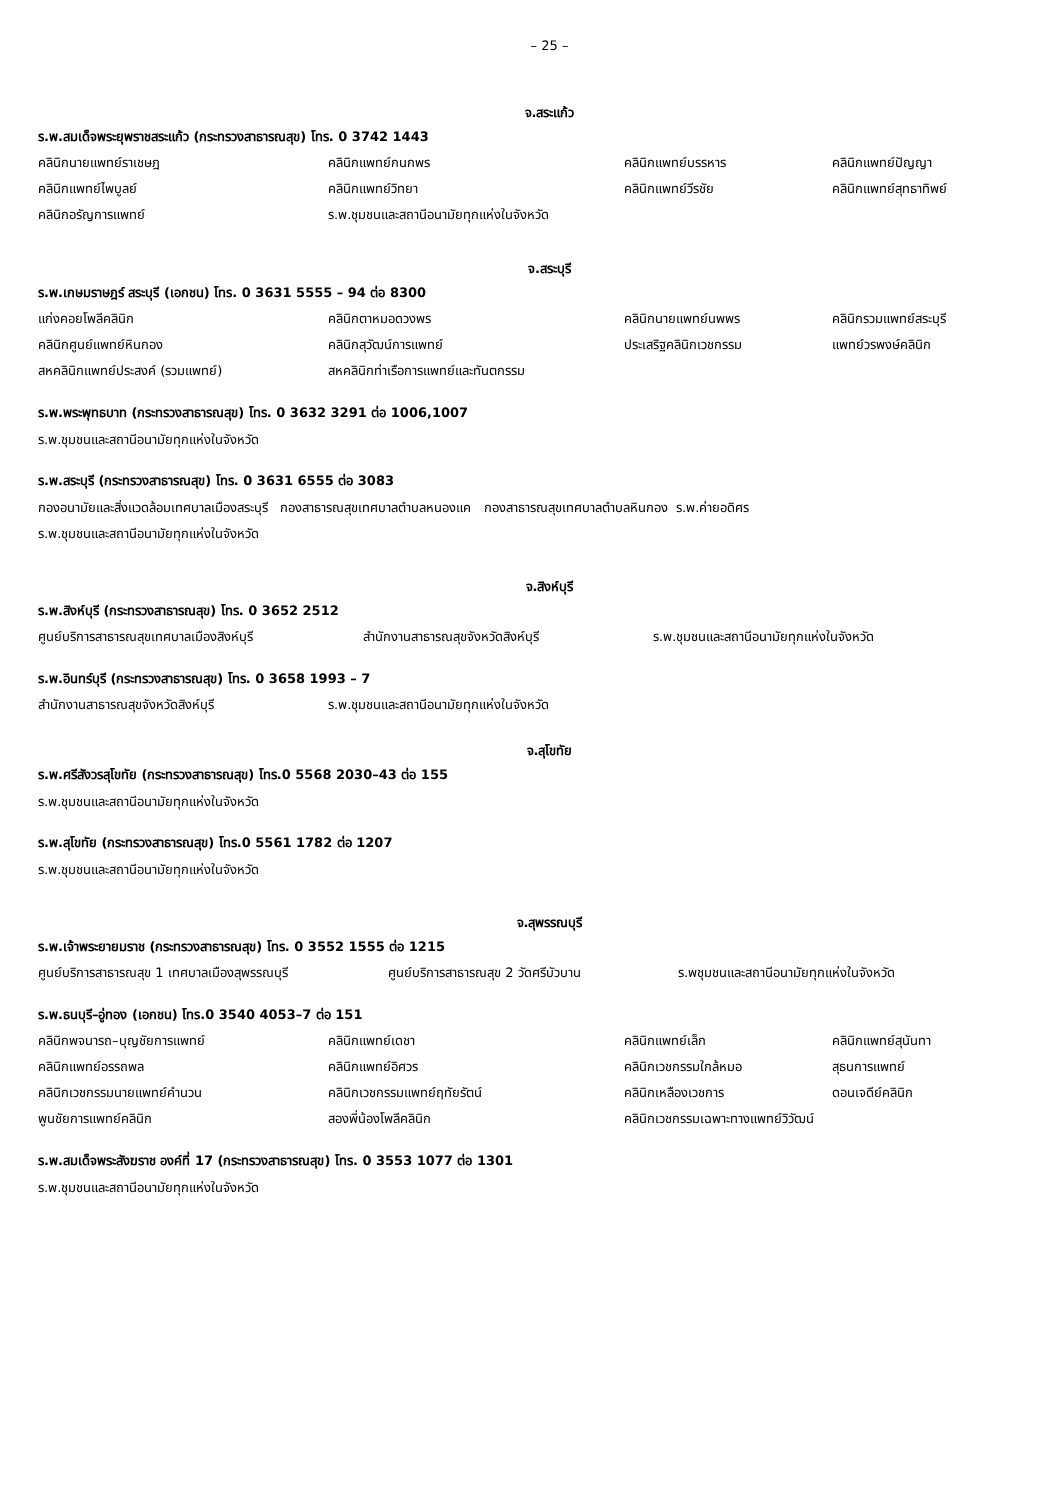– 25 –
จ.สระแก้ว
ร.พ.สมเด็จพระยุพราชสระแก้ว (กระทรวงสาธารณสุข) โทร. 0 3742 1443
| คลินิกนายแพทย์ราเชษฎ | คลินิกแพทย์กนกพร | คลินิกแพทย์บรรหาร | คลินิกแพทย์ปัญญา |
| คลินิกแพทย์ไพบูลย์ | คลินิกแพทย์วิทยา | คลินิกแพทย์วีรชัย | คลินิกแพทย์สุทธาทิพย์ |
| คลินิกอรัญการแพทย์ | ร.พ.ชุมชนและสถานีอนามัยทุกแห่งในจังหวัด | | |
จ.สระบุรี
ร.พ.เกษมราษฎร์ สระบุรี (เอกชน) โทร. 0 3631 5555 – 94 ต่อ 8300
| แก่งคอยโพลีคลินิก | คลินิกตาหมอดวงพร | คลินิกนายแพทย์นพพร | คลินิกรวมแพทย์สระบุรี |
| คลินิกศูนย์แพทย์หินกอง | คลินิกสุวัฒน์การแพทย์ | ประเสริฐคลินิกเวชกรรม | แพทย์วรพงษ์คลินิก |
| สหคลินิกแพทย์ประสงค์ (รวมแพทย์) | สหคลินิกท่าเรือการแพทย์และทันตกรรม | | |
ร.พ.พระพุทธบาท (กระทรวงสาธารณสุข) โทร. 0 3632 3291 ต่อ 1006,1007
ร.พ.ชุมชนและสถานีอนามัยทุกแห่งในจังหวัด
ร.พ.สระบุรี (กระทรวงสาธารณสุข) โทร. 0 3631 6555 ต่อ 3083
กองอนามัยและสิ่งแวดล้อมเทศบาลเมืองสระบุรี กองสาธารณสุขเทศบาลตำบลหนองแค กองสาธารณสุขเทศบาลตำบลหินกอง ร.พ.ค่ายอดิศร
ร.พ.ชุมชนและสถานีอนามัยทุกแห่งในจังหวัด
จ.สิงห์บุรี
ร.พ.สิงห์บุรี (กระทรวงสาธารณสุข) โทร. 0 3652 2512
| ศูนย์บริการสาธารณสุขเทศบาลเมืองสิงห์บุรี | สำนักงานสาธารณสุขจังหวัดสิงห์บุรี | ร.พ.ชุมชนและสถานีอนามัยทุกแห่งในจังหวัด |
ร.พ.อินทร์บุรี (กระทรวงสาธารณสุข) โทร. 0 3658 1993 – 7
| สำนักงานสาธารณสุขจังหวัดสิงห์บุรี | ร.พ.ชุมชนและสถานีอนามัยทุกแห่งในจังหวัด |
จ.สุโขทัย
ร.พ.ศรีสังวรสุโขทัย (กระทรวงสาธารณสุข) โทร.0 5568 2030–43 ต่อ 155
ร.พ.ชุมชนและสถานีอนามัยทุกแห่งในจังหวัด
ร.พ.สุโขทัย (กระทรวงสาธารณสุข) โทร.0 5561 1782 ต่อ 1207
ร.พ.ชุมชนและสถานีอนามัยทุกแห่งในจังหวัด
จ.สุพรรณบุรี
ร.พ.เจ้าพระยายมราช (กระทรวงสาธารณสุข) โทร. 0 3552 1555 ต่อ 1215
| ศูนย์บริการสาธารณสุข 1 เทศบาลเมืองสุพรรณบุรี | ศูนย์บริการสาธารณสุข 2 วัดศรีบัวบาน | ร.พชุมชนและสถานีอนามัยทุกแห่งในจังหวัด |
ร.พ.ธนบุรี–อู่ทอง (เอกชน) โทร.0 3540 4053–7 ต่อ 151
| คลินิกพจนารถ–บุญชัยการแพทย์ | คลินิกแพทย์เดชา | คลินิกแพทย์เล็ก | คลินิกแพทย์สุนันทา |
| คลินิกแพทย์อรรถพล | คลินิกแพทย์อิศวร | คลินิกเวชกรรมใกล้หมอ | สุธนการแพทย์ |
| คลินิกเวชกรรมนายแพทย์คำนวน | คลินิกเวชกรรมแพทย์ฤทัยรัตน์ | คลินิกเหลืองเวชการ | ดอนเจดีย์คลินิก |
| พูนชัยการแพทย์คลินิก | สองพี่น้องโพลีคลินิก | คลินิกเวชกรรมเฉพาะทางแพทย์วิวัฒน์ | |
ร.พ.สมเด็จพระสังฆราช องค์ที่ 17 (กระทรวงสาธารณสุข) โทร. 0 3553 1077 ต่อ 1301
ร.พ.ชุมชนและสถานีอนามัยทุกแห่งในจังหวัด